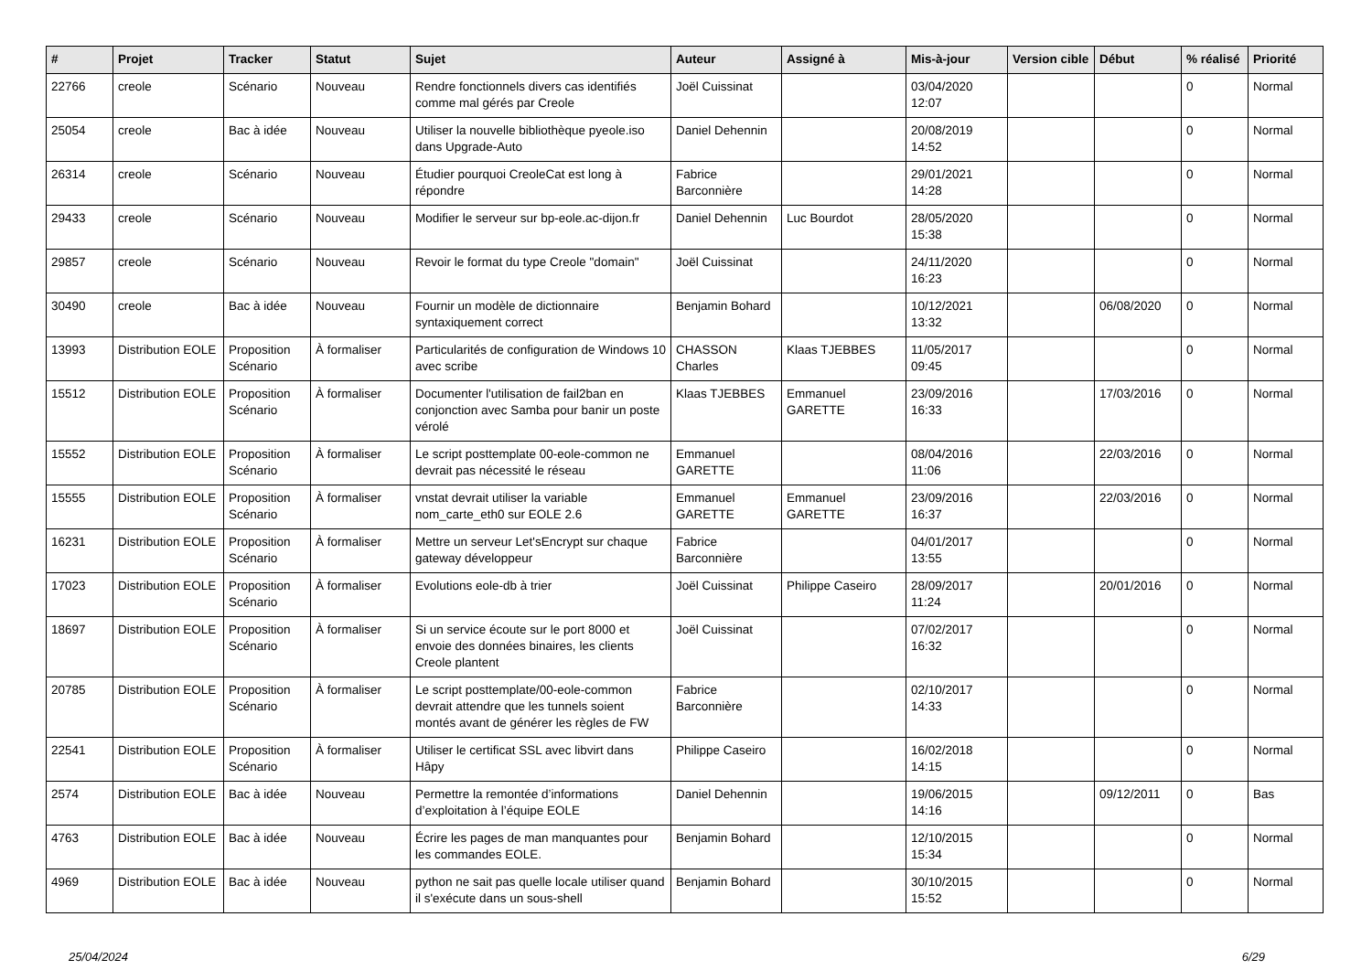| # | Projet | Tracker | Statut | Sujet | Auteur | Assigné à | Mis-à-jour | Version cible | Début | % réalisé | Priorité |
| --- | --- | --- | --- | --- | --- | --- | --- | --- | --- | --- | --- |
| 22766 | creole | Scénario | Nouveau | Rendre fonctionnels divers cas identifiés comme mal gérés par Creole | Joël Cuissinat | | 03/04/2020 12:07 | | | 0 | Normal |
| 25054 | creole | Bac à idée | Nouveau | Utiliser la nouvelle bibliothèque pyeole.iso dans Upgrade-Auto | Daniel Dehennin | | 20/08/2019 14:52 | | | 0 | Normal |
| 26314 | creole | Scénario | Nouveau | Étudier pourquoi CreoleCat est long à répondre | Fabrice Barconnière | | 29/01/2021 14:28 | | | 0 | Normal |
| 29433 | creole | Scénario | Nouveau | Modifier le serveur sur bp-eole.ac-dijon.fr | Daniel Dehennin | Luc Bourdot | 28/05/2020 15:38 | | | 0 | Normal |
| 29857 | creole | Scénario | Nouveau | Revoir le format du type Creole "domain" | Joël Cuissinat | | 24/11/2020 16:23 | | | 0 | Normal |
| 30490 | creole | Bac à idée | Nouveau | Fournir un modèle de dictionnaire syntaxiquement correct | Benjamin Bohard | | 10/12/2021 13:32 | | 06/08/2020 | 0 | Normal |
| 13993 | Distribution EOLE | Proposition Scénario | À formaliser | Particularités de configuration de Windows 10 avec scribe | CHASSON Charles | Klaas TJEBBES | 11/05/2017 09:45 | | | 0 | Normal |
| 15512 | Distribution EOLE | Proposition Scénario | À formaliser | Documenter l'utilisation de fail2ban en conjonction avec Samba pour banir un poste vérolé | Klaas TJEBBES | Emmanuel GARETTE | 23/09/2016 16:33 | | 17/03/2016 | 0 | Normal |
| 15552 | Distribution EOLE | Proposition Scénario | À formaliser | Le script posttemplate 00-eole-common ne devrait pas nécessité le réseau | Emmanuel GARETTE | | 08/04/2016 11:06 | | 22/03/2016 | 0 | Normal |
| 15555 | Distribution EOLE | Proposition Scénario | À formaliser | vnstat devrait utiliser la variable nom_carte_eth0 sur EOLE 2.6 | Emmanuel GARETTE | Emmanuel GARETTE | 23/09/2016 16:37 | | 22/03/2016 | 0 | Normal |
| 16231 | Distribution EOLE | Proposition Scénario | À formaliser | Mettre un serveur Let'sEncrypt sur chaque gateway développeur | Fabrice Barconnière | | 04/01/2017 13:55 | | | 0 | Normal |
| 17023 | Distribution EOLE | Proposition Scénario | À formaliser | Evolutions eole-db à trier | Joël Cuissinat | Philippe Caseiro | 28/09/2017 11:24 | | 20/01/2016 | 0 | Normal |
| 18697 | Distribution EOLE | Proposition Scénario | À formaliser | Si un service écoute sur le port 8000 et envoie des données binaires, les clients Creole plantent | Joël Cuissinat | | 07/02/2017 16:32 | | | 0 | Normal |
| 20785 | Distribution EOLE | Proposition Scénario | À formaliser | Le script posttemplate/00-eole-common devrait attendre que les tunnels soient montés avant de générer les règles de FW | Fabrice Barconnière | | 02/10/2017 14:33 | | | 0 | Normal |
| 22541 | Distribution EOLE | Proposition Scénario | À formaliser | Utiliser le certificat SSL avec libvirt dans Hâpy | Philippe Caseiro | | 16/02/2018 14:15 | | | 0 | Normal |
| 2574 | Distribution EOLE | Bac à idée | Nouveau | Permettre la remontée d’informations d’exploitation à l’équipe EOLE | Daniel Dehennin | | 19/06/2015 14:16 | | 09/12/2011 | 0 | Bas |
| 4763 | Distribution EOLE | Bac à idée | Nouveau | Écrire les pages de man manquantes pour les commandes EOLE. | Benjamin Bohard | | 12/10/2015 15:34 | | | 0 | Normal |
| 4969 | Distribution EOLE | Bac à idée | Nouveau | python ne sait pas quelle locale utiliser quand il s'exécute dans un sous-shell | Benjamin Bohard | | 30/10/2015 15:52 | | | 0 | Normal |
25/04/2024 6/29